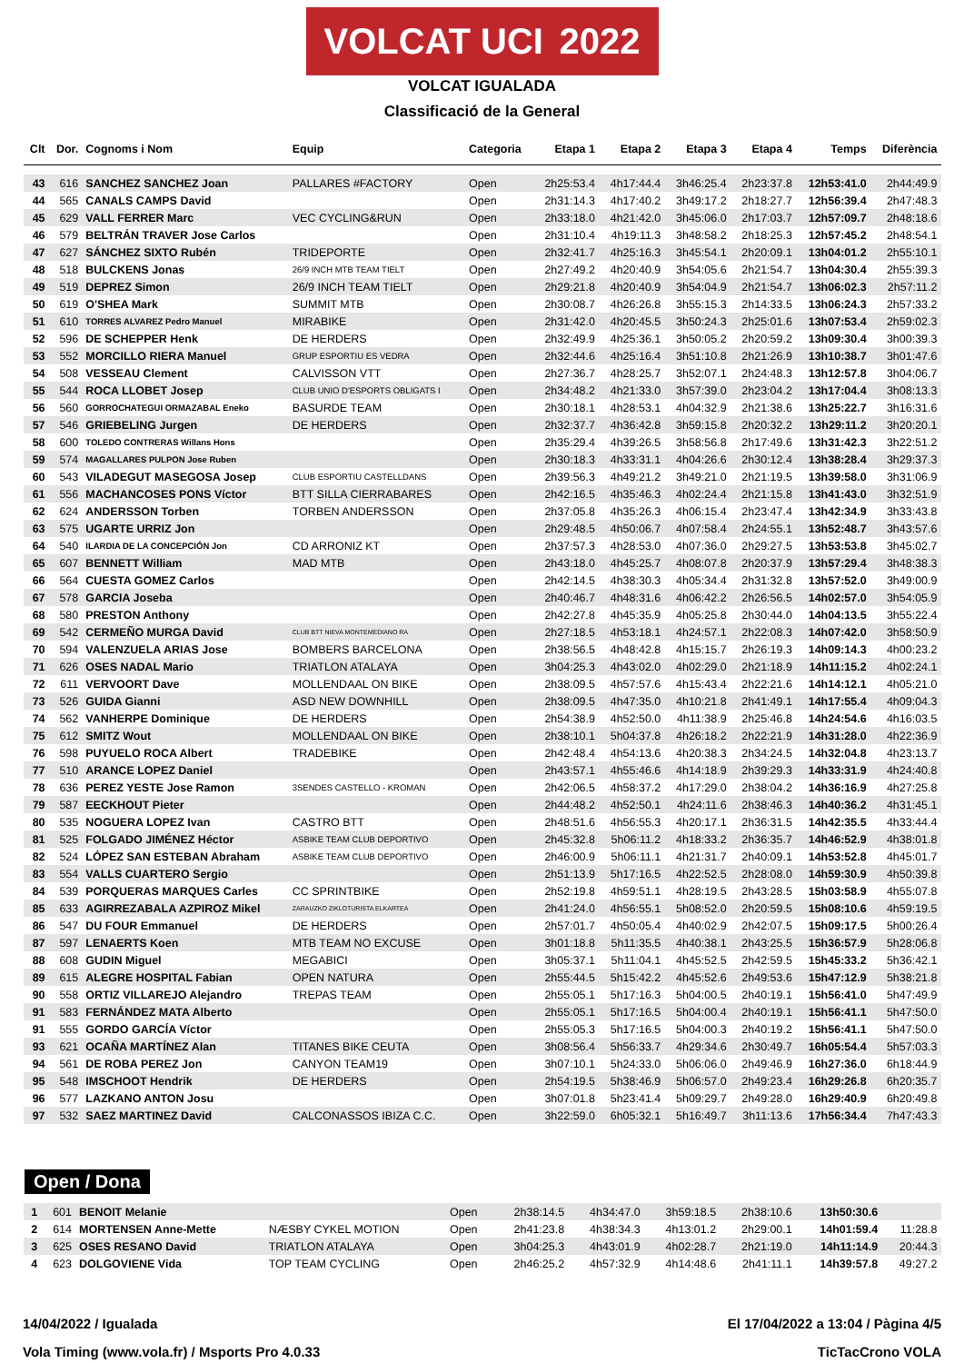VOLCAT UCI 2022
VOLCAT IGUALADA
Classificació de la General
| Clt | Dor. | Cognoms i Nom | Equip | Categoria | Etapa 1 | Etapa 2 | Etapa 3 | Etapa 4 | Temps | Diferència |
| --- | --- | --- | --- | --- | --- | --- | --- | --- | --- | --- |
| 43 | 616 | SANCHEZ SANCHEZ Joan | PALLARES #FACTORY | Open | 2h25:53.4 | 4h17:44.4 | 3h46:25.4 | 2h23:37.8 | 12h53:41.0 | 2h44:49.9 |
| 44 | 565 | CANALS CAMPS David | | Open | 2h31:14.3 | 4h17:40.2 | 3h49:17.2 | 2h18:27.7 | 12h56:39.4 | 2h47:48.3 |
| 45 | 629 | VALL FERRER Marc | VEC CYCLING&RUN | Open | 2h33:18.0 | 4h21:42.0 | 3h45:06.0 | 2h17:03.7 | 12h57:09.7 | 2h48:18.6 |
| 46 | 579 | BELTRÁN TRAVER Jose Carlos | | Open | 2h31:10.4 | 4h19:11.3 | 3h48:58.2 | 2h18:25.3 | 12h57:45.2 | 2h48:54.1 |
| 47 | 627 | SÁNCHEZ SIXTO Rubén | TRIDEPORTE | Open | 2h32:41.7 | 4h25:16.3 | 3h45:54.1 | 2h20:09.1 | 13h04:01.2 | 2h55:10.1 |
| 48 | 518 | BULCKENS Jonas | 26/9 INCH MTB TEAM TIELT | Open | 2h27:49.2 | 4h20:40.9 | 3h54:05.6 | 2h21:54.7 | 13h04:30.4 | 2h55:39.3 |
| 49 | 519 | DEPREZ Simon | 26/9 INCH TEAM TIELT | Open | 2h29:21.8 | 4h20:40.9 | 3h54:04.9 | 2h21:54.7 | 13h06:02.3 | 2h57:11.2 |
| 50 | 619 | O'SHEA Mark | SUMMIT MTB | Open | 2h30:08.7 | 4h26:26.8 | 3h55:15.3 | 2h14:33.5 | 13h06:24.3 | 2h57:33.2 |
| 51 | 610 | TORRES ALVAREZ Pedro Manuel | MIRABIKE | Open | 2h31:42.0 | 4h20:45.5 | 3h50:24.3 | 2h25:01.6 | 13h07:53.4 | 2h59:02.3 |
| 52 | 596 | DE SCHEPPER Henk | DE HERDERS | Open | 2h32:49.9 | 4h25:36.1 | 3h50:05.2 | 2h20:59.2 | 13h09:30.4 | 3h00:39.3 |
| 53 | 552 | MORCILLO RIERA Manuel | GRUP ESPORTIU ES VEDRA | Open | 2h32:44.6 | 4h25:16.4 | 3h51:10.8 | 2h21:26.9 | 13h10:38.7 | 3h01:47.6 |
| 54 | 508 | VESSEAU Clement | CALVISSON VTT | Open | 2h27:36.7 | 4h28:25.7 | 3h52:07.1 | 2h24:48.3 | 13h12:57.8 | 3h04:06.7 |
| 55 | 544 | ROCA LLOBET Josep | CLUB UNIO D'ESPORTS OBLIGATS I | Open | 2h34:48.2 | 4h21:33.0 | 3h57:39.0 | 2h23:04.2 | 13h17:04.4 | 3h08:13.3 |
| 56 | 560 | GORROCHATEGUI ORMAZABAL Eneko | BASURDE TEAM | Open | 2h30:18.1 | 4h28:53.1 | 4h04:32.9 | 2h21:38.6 | 13h25:22.7 | 3h16:31.6 |
| 57 | 546 | GRIEBELING Jurgen | DE HERDERS | Open | 2h32:37.7 | 4h36:42.8 | 3h59:15.8 | 2h20:32.2 | 13h29:11.2 | 3h20:20.1 |
| 58 | 600 | TOLEDO CONTRERAS Willans Hons | | Open | 2h35:29.4 | 4h39:26.5 | 3h58:56.8 | 2h17:49.6 | 13h31:42.3 | 3h22:51.2 |
| 59 | 574 | MAGALLARES PULPON Jose Ruben | | Open | 2h30:18.3 | 4h33:31.1 | 4h04:26.6 | 2h30:12.4 | 13h38:28.4 | 3h29:37.3 |
| 60 | 543 | VILADEGUT MASEGOSA Josep | CLUB ESPORTIU CASTELLDANS | Open | 2h39:56.3 | 4h49:21.2 | 3h49:21.0 | 2h21:19.5 | 13h39:58.0 | 3h31:06.9 |
| 61 | 556 | MACHANCOSES PONS Víctor | BTT SILLA CIERRABARES | Open | 2h42:16.5 | 4h35:46.3 | 4h02:24.4 | 2h21:15.8 | 13h41:43.0 | 3h32:51.9 |
| 62 | 624 | ANDERSSON Torben | TORBEN ANDERSSON | Open | 2h37:05.8 | 4h35:26.3 | 4h06:15.4 | 2h23:47.4 | 13h42:34.9 | 3h33:43.8 |
| 63 | 575 | UGARTE URRIZ Jon | | Open | 2h29:48.5 | 4h50:06.7 | 4h07:58.4 | 2h24:55.1 | 13h52:48.7 | 3h43:57.6 |
| 64 | 540 | ILARDIA DE LA CONCEPCIÓN Jon | CD ARRONIZ KT | Open | 2h37:57.3 | 4h28:53.0 | 4h07:36.0 | 2h29:27.5 | 13h53:53.8 | 3h45:02.7 |
| 65 | 607 | BENNETT William | MAD MTB | Open | 2h43:18.0 | 4h45:25.7 | 4h08:07.8 | 2h20:37.9 | 13h57:29.4 | 3h48:38.3 |
| 66 | 564 | CUESTA GOMEZ Carlos | | Open | 2h42:14.5 | 4h38:30.3 | 4h05:34.4 | 2h31:32.8 | 13h57:52.0 | 3h49:00.9 |
| 67 | 578 | GARCIA Joseba | | Open | 2h40:46.7 | 4h48:31.6 | 4h06:42.2 | 2h26:56.5 | 14h02:57.0 | 3h54:05.9 |
| 68 | 580 | PRESTON Anthony | | Open | 2h42:27.8 | 4h45:35.9 | 4h05:25.8 | 2h30:44.0 | 14h04:13.5 | 3h55:22.4 |
| 69 | 542 | CERMEÑO MURGA David | CLUB BTT NIEVA MONTEMEDIANO RA | Open | 2h27:18.5 | 4h53:18.1 | 4h24:57.1 | 2h22:08.3 | 14h07:42.0 | 3h58:50.9 |
| 70 | 594 | VALENZUELA ARIAS Jose | BOMBERS BARCELONA | Open | 2h38:56.5 | 4h48:42.8 | 4h15:15.7 | 2h26:19.3 | 14h09:14.3 | 4h00:23.2 |
| 71 | 626 | OSES NADAL Mario | TRIATLON ATALAYA | Open | 3h04:25.3 | 4h43:02.0 | 4h02:29.0 | 2h21:18.9 | 14h11:15.2 | 4h02:24.1 |
| 72 | 611 | VERVOORT Dave | MOLLENDAAL ON BIKE | Open | 2h38:09.5 | 4h57:57.6 | 4h15:43.4 | 2h22:21.6 | 14h14:12.1 | 4h05:21.0 |
| 73 | 526 | GUIDA Gianni | ASD NEW DOWNHILL | Open | 2h38:09.5 | 4h47:35.0 | 4h10:21.8 | 2h41:49.1 | 14h17:55.4 | 4h09:04.3 |
| 74 | 562 | VANHERPE Dominique | DE HERDERS | Open | 2h54:38.9 | 4h52:50.0 | 4h11:38.9 | 2h25:46.8 | 14h24:54.6 | 4h16:03.5 |
| 75 | 612 | SMITZ Wout | MOLLENDAAL ON BIKE | Open | 2h38:10.1 | 5h04:37.8 | 4h26:18.2 | 2h22:21.9 | 14h31:28.0 | 4h22:36.9 |
| 76 | 598 | PUYUELO ROCA Albert | TRADEBIKE | Open | 2h42:48.4 | 4h54:13.6 | 4h20:38.3 | 2h34:24.5 | 14h32:04.8 | 4h23:13.7 |
| 77 | 510 | ARANCE LOPEZ Daniel | | Open | 2h43:57.1 | 4h55:46.6 | 4h14:18.9 | 2h39:29.3 | 14h33:31.9 | 4h24:40.8 |
| 78 | 636 | PEREZ YESTE Jose Ramon | 3SENDES CASTELLO - KROMAN | Open | 2h42:06.5 | 4h58:37.2 | 4h17:29.0 | 2h38:04.2 | 14h36:16.9 | 4h27:25.8 |
| 79 | 587 | EECKHOUT Pieter | | Open | 2h44:48.2 | 4h52:50.1 | 4h24:11.6 | 2h38:46.3 | 14h40:36.2 | 4h31:45.1 |
| 80 | 535 | NOGUERA LOPEZ Ivan | CASTRO BTT | Open | 2h48:51.6 | 4h56:55.3 | 4h20:17.1 | 2h36:31.5 | 14h42:35.5 | 4h33:44.4 |
| 81 | 525 | FOLGADO JIMÉNEZ Héctor | ASBIKE TEAM CLUB DEPORTIVO | Open | 2h45:32.8 | 5h06:11.2 | 4h18:33.2 | 2h36:35.7 | 14h46:52.9 | 4h38:01.8 |
| 82 | 524 | LÓPEZ SAN ESTEBAN Abraham | ASBIKE TEAM CLUB DEPORTIVO | Open | 2h46:00.9 | 5h06:11.1 | 4h21:31.7 | 2h40:09.1 | 14h53:52.8 | 4h45:01.7 |
| 83 | 554 | VALLS CUARTERO Sergio | | Open | 2h51:13.9 | 5h17:16.5 | 4h22:52.5 | 2h28:08.0 | 14h59:30.9 | 4h50:39.8 |
| 84 | 539 | PORQUERAS MARQUES Carles | CC SPRINTBIKE | Open | 2h52:19.8 | 4h59:51.1 | 4h28:19.5 | 2h43:28.5 | 15h03:58.9 | 4h55:07.8 |
| 85 | 633 | AGIRREZABALA AZPIROZ Mikel | ZARAUZKO ZIKLOTURISTA ELKARTEA | Open | 2h41:24.0 | 4h56:55.1 | 5h08:52.0 | 2h20:59.5 | 15h08:10.6 | 4h59:19.5 |
| 86 | 547 | DU FOUR Emmanuel | DE HERDERS | Open | 2h57:01.7 | 4h50:05.4 | 4h40:02.9 | 2h42:07.5 | 15h09:17.5 | 5h00:26.4 |
| 87 | 597 | LENAERTS Koen | MTB TEAM NO EXCUSE | Open | 3h01:18.8 | 5h11:35.5 | 4h40:38.1 | 2h43:25.5 | 15h36:57.9 | 5h28:06.8 |
| 88 | 608 | GUDIN Miguel | MEGABICI | Open | 3h05:37.1 | 5h11:04.1 | 4h45:52.5 | 2h42:59.5 | 15h45:33.2 | 5h36:42.1 |
| 89 | 615 | ALEGRE HOSPITAL Fabian | OPEN NATURA | Open | 2h55:44.5 | 5h15:42.2 | 4h45:52.6 | 2h49:53.6 | 15h47:12.9 | 5h38:21.8 |
| 90 | 558 | ORTIZ VILLAREJO Alejandro | TREPAS TEAM | Open | 2h55:05.1 | 5h17:16.3 | 5h04:00.5 | 2h40:19.1 | 15h56:41.0 | 5h47:49.9 |
| 91 | 583 | FERNÁNDEZ MATA Alberto | | Open | 2h55:05.1 | 5h17:16.5 | 5h04:00.4 | 2h40:19.1 | 15h56:41.1 | 5h47:50.0 |
| 91 | 555 | GORDO GARCÍA Víctor | | Open | 2h55:05.3 | 5h17:16.5 | 5h04:00.3 | 2h40:19.2 | 15h56:41.1 | 5h47:50.0 |
| 93 | 621 | OCAÑA MARTÍNEZ Alan | TITANES BIKE CEUTA | Open | 3h08:56.4 | 5h56:33.7 | 4h29:34.6 | 2h30:49.7 | 16h05:54.4 | 5h57:03.3 |
| 94 | 561 | DE ROBA PEREZ Jon | CANYON TEAM19 | Open | 3h07:10.1 | 5h24:33.0 | 5h06:06.0 | 2h49:46.9 | 16h27:36.0 | 6h18:44.9 |
| 95 | 548 | IMSCHOOT Hendrik | DE HERDERS | Open | 2h54:19.5 | 5h38:46.9 | 5h06:57.0 | 2h49:23.4 | 16h29:26.8 | 6h20:35.7 |
| 96 | 577 | LAZKANO ANTON Josu | | Open | 3h07:01.8 | 5h23:41.4 | 5h09:29.7 | 2h49:28.0 | 16h29:40.9 | 6h20:49.8 |
| 97 | 532 | SAEZ MARTINEZ David | CALCONASSOS IBIZA C.C. | Open | 3h22:59.0 | 6h05:32.1 | 5h16:49.7 | 3h11:13.6 | 17h56:34.4 | 7h47:43.3 |
Open / Dona
| 1 | 601 | BENOIT Melanie | | Open | 2h38:14.5 | 4h34:47.0 | 3h59:18.5 | 2h38:10.6 | 13h50:30.6 | |
| 2 | 614 | MORTENSEN Anne-Mette | NÆSBY CYKEL MOTION | Open | 2h41:23.8 | 4h38:34.3 | 4h13:01.2 | 2h29:00.1 | 14h01:59.4 | 11:28.8 |
| 3 | 625 | OSES RESANO David | TRIATLON ATALAYA | Open | 3h04:25.3 | 4h43:01.9 | 4h02:28.7 | 2h21:19.0 | 14h11:14.9 | 20:44.3 |
| 4 | 623 | DOLGOVIENE Vida | TOP TEAM CYCLING | Open | 2h46:25.2 | 4h57:32.9 | 4h14:48.6 | 2h41:11.1 | 14h39:57.8 | 49:27.2 |
14/04/2022 / Igualada El 17/04/2022 a 13:04 / Pàgina 4/5
Vola Timing (www.vola.fr) / Msports Pro 4.0.33 TicTacCrono VOLA